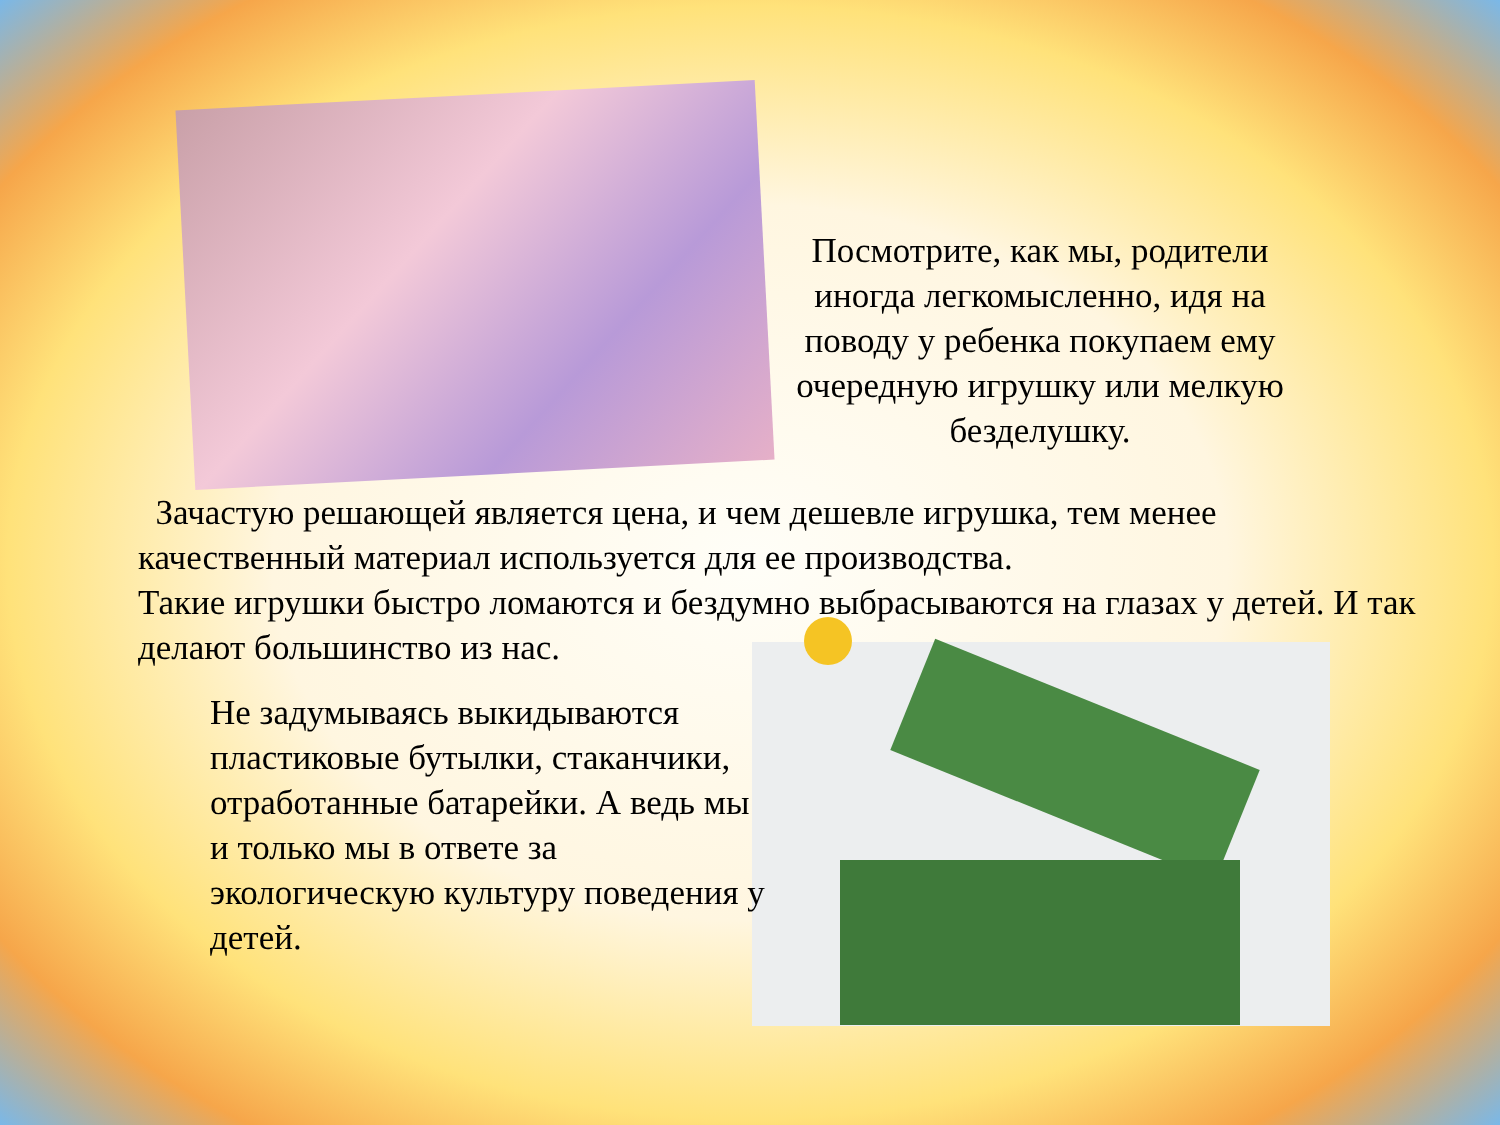Посмотрите, как мы, родители иногда легкомысленно, идя на поводу у ребенка покупаем ему очередную игрушку или мелкую безделушку.
Зачастую решающей является цена, и чем дешевле игрушка, тем менее качественный материал используется для ее производства.
Такие игрушки быстро ломаются и бездумно выбрасываются на глазах у детей. И так делают большинство из нас.
Не задумываясь выкидываются пластиковые бутылки, стаканчики, отработанные батарейки. А ведь мы и только мы в ответе за экологическую культуру поведения у детей.